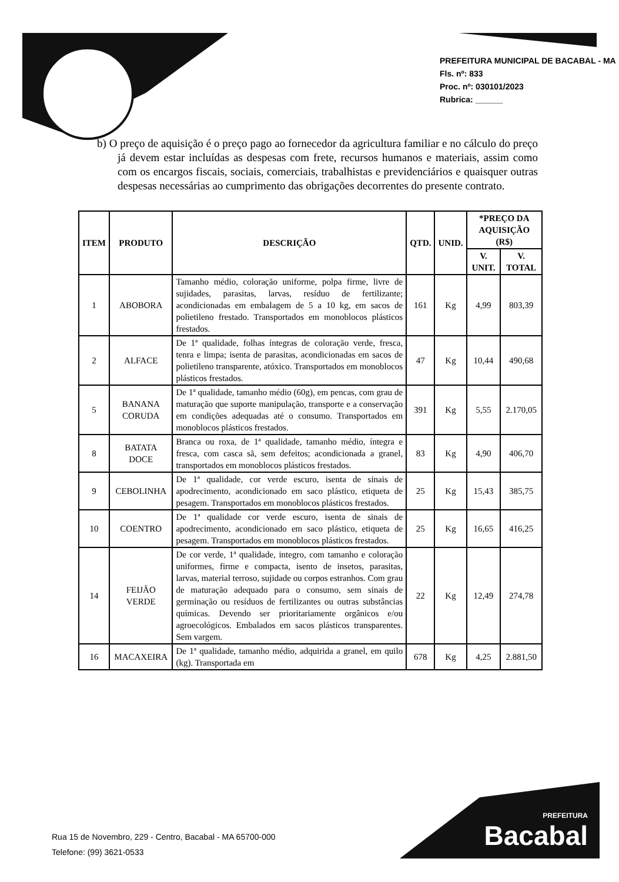PREFEITURA MUNICIPAL DE BACABAL - MA
Fls. nº: 833
Proc. nº: 030101/2023
Rubrica: ______
b) O preço de aquisição é o preço pago ao fornecedor da agricultura familiar e no cálculo do preço já devem estar incluídas as despesas com frete, recursos humanos e materiais, assim como com os encargos fiscais, sociais, comerciais, trabalhistas e previdenciários e quaisquer outras despesas necessárias ao cumprimento das obrigações decorrentes do presente contrato.
| ITEM | PRODUTO | DESCRIÇÃO | QTD. | UNID. | *PREÇO DA AQUISIÇÃO (R$) | |
| --- | --- | --- | --- | --- | --- | --- |
| | | | | | V. UNIT. | V. TOTAL |
| 1 | ABOBORA | Tamanho médio, coloração uniforme, polpa firme, livre de sujidades, parasitas, larvas, resíduo de fertilizante; acondicionadas em embalagem de 5 a 10 kg, em sacos de polietileno frestado. Transportados em monoblocos plásticos frestados. | 161 | Kg | 4,99 | 803,39 |
| 2 | ALFACE | De 1ª qualidade, folhas íntegras de coloração verde, fresca, tenra e limpa; isenta de parasitas, acondicionadas em sacos de polietileno transparente, atóxico. Transportados em monoblocos plásticos frestados. | 47 | Kg | 10,44 | 490,68 |
| 5 | BANANA CORUDA | De 1ª qualidade, tamanho médio (60g), em pencas, com grau de maturação que suporte manipulação, transporte e a conservação em condições adequadas até o consumo. Transportados em monoblocos plásticos frestados. | 391 | Kg | 5,55 | 2.170,05 |
| 8 | BATATA DOCE | Branca ou roxa, de 1ª qualidade, tamanho médio, íntegra e fresca, com casca sã, sem defeitos; acondicionada a granel, transportados em monoblocos plásticos frestados. | 83 | Kg | 4,90 | 406,70 |
| 9 | CEBOLINHA | De 1ª qualidade, cor verde escuro, isenta de sinais de apodrecimento, acondicionado em saco plástico, etiqueta de pesagem. Transportados em monoblocos plásticos frestados. | 25 | Kg | 15,43 | 385,75 |
| 10 | COENTRO | De 1ª qualidade cor verde escuro, isenta de sinais de apodrecimento, acondicionado em saco plástico, etiqueta de pesagem. Transportados em monoblocos plásticos frestados. | 25 | Kg | 16,65 | 416,25 |
| 14 | FEIJÃO VERDE | De cor verde, 1ª qualidade, integro, com tamanho e coloração uniformes, firme e compacta, isento de insetos, parasitas, larvas, material terroso, sujidade ou corpos estranhos. Com grau de maturação adequado para o consumo, sem sinais de germinação ou resíduos de fertilizantes ou outras substâncias químicas. Devendo ser prioritariamente orgânicos e/ou agroecológicos. Embalados em sacos plásticos transparentes. Sem vargem. | 22 | Kg | 12,49 | 274,78 |
| 16 | MACAXEIRA | De 1ª qualidade, tamanho médio, adquirida a granel, em quilo (kg). Transportada em | 678 | Kg | 4,25 | 2.881,50 |
Rua 15 de Novembro, 229 - Centro, Bacabal - MA 65700-000
Telefone: (99) 3621-0533
PREFEITURA
Bacabal